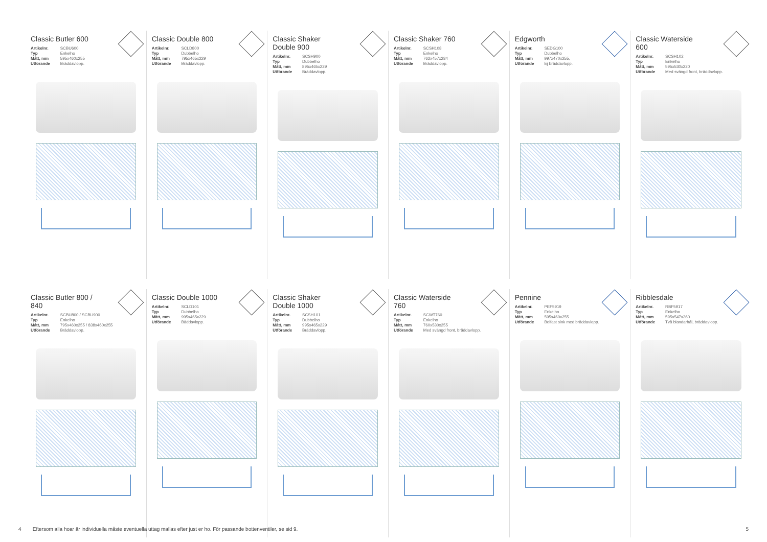Classic Butler 600
| Artikelnr. | SCBU600 |
| Typ | Enkelho |
| Mått, mm | 595x460x255 |
| Utförande | Bräddavlopp. |
Classic Double 800
| Artikelnr. | SCLD800 |
| Typ | Dubbelho |
| Mått, mm | 795x465x229 |
| Utförande | Bräddavlopp. |
Classic Shaker Double 900
| Artikelnr. | SCSH900 |
| Typ | Dubbelho |
| Mått, mm | 895x465x229 |
| Utförande | Bräddavlopp. |
Classic Shaker 760
| Artikelnr. | SCSH108 |
| Typ | Enkelho |
| Mått, mm | 762x457x284 |
| Utförande | Bräddavlopp. |
Edgworth
| Artikelnr. | SEDG100 |
| Typ | Dubbelho |
| Mått, mm | 997x470x255, |
| Utförande | Ej bräddavlopp. |
Classic Waterside 600
| Artikelnr. | SCSH102 |
| Typ | Enkelho |
| Mått, mm | 595x530x220 |
| Utförande | Med svängd front, bräddavlopp. |
Classic Butler 800 / 840
| Artikelnr. | SCBU800 / SCBU900 |
| Typ | Enkelho |
| Mått, mm | 795x460x255 / 838x460x255 |
| Utförande | Bräddavlopp. |
Classic Double 1000
| Artikelnr. | SCLD101 |
| Typ | Dubbelho |
| Mått, mm | 995x465x229 |
| Utförande | Bäddavlopp. |
Classic Shaker Double 1000
| Artikelnr. | SCSH101 |
| Typ | Dubbelho |
| Mått, mm | 995x465x229 |
| Utförande | Bräddavlopp. |
Classic Waterside 760
| Artikelnr. | SCWT760 |
| Typ | Enkelho |
| Mått, mm | 760x530x255 |
| Utförande | Med svängd front, bräddavlopp. |
Pennine
| Artikelnr. | PEF5919 |
| Typ | Enkelho |
| Mått, mm | 595x460x255 |
| Utförande | Belfast sink med bräddavlopp. |
Ribblesdale
| Artikelnr. | RBF5917 |
| Typ | Enkelho |
| Mått, mm | 595x547x260 |
| Utförande | Två blandarhål, bräddavlopp. |
4 Eftersom alla hoar är individuella måste eventuella uttag mallas efter just er ho. För passande bottenventiler, se sid 9. 5